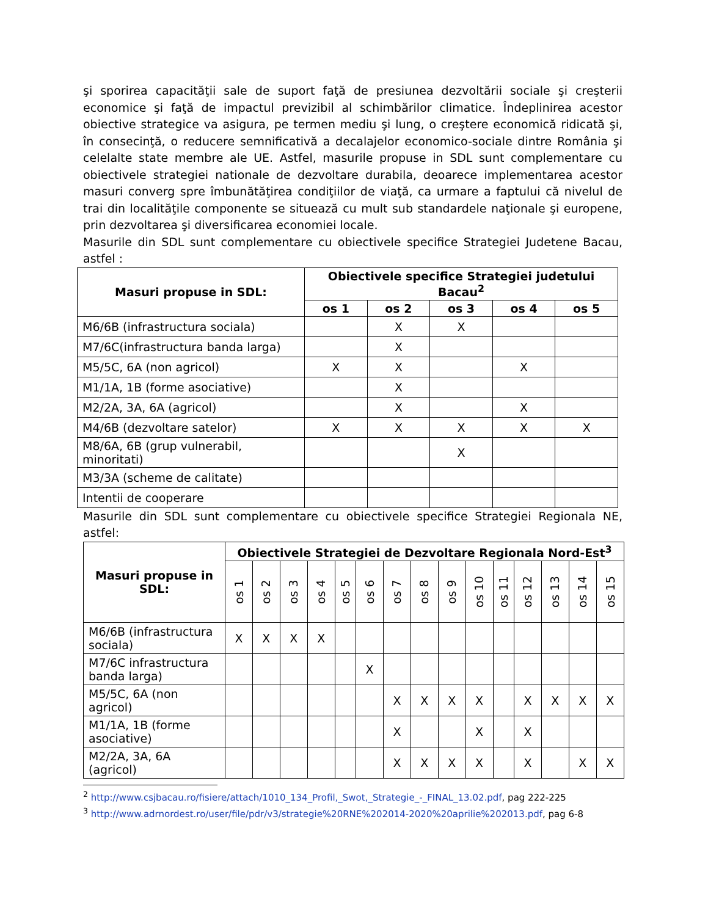şi sporirea capacităţii sale de suport faţă de presiunea dezvoltării sociale şi creşterii economice şi faţă de impactul previzibil al schimbărilor climatice. Îndeplinirea acestor obiective strategice va asigura, pe termen mediu şi lung, o creştere economică ridicată şi, în consecinţă, o reducere semnificativă a decalajelor economico-sociale dintre România şi celelalte state membre ale UE. Astfel, masurile propuse in SDL sunt complementare cu obiectivele strategiei nationale de dezvoltare durabila, deoarece implementarea acestor masuri converg spre îmbunătăţirea condiţiilor de viaţă, ca urmare a faptului că nivelul de trai din localităţile componente se situează cu mult sub standardele naţionale şi europene, prin dezvoltarea şi diversificarea economiei locale.
Masurile din SDL sunt complementare cu obiectivele specifice Strategiei Judetene Bacau, astfel :
| Masuri propuse in SDL: | Obiectivele specifice Strategiei judetului Bacau<sup>2</sup> | | | | |
| --- | --- | --- | --- | --- | --- |
| | os 1 | os 2 | os 3 | os 4 | os 5 |
| M6/6B (infrastructura sociala) | | X | X | | |
| M7/6C(infrastructura banda larga) | | X | | | |
| M5/5C, 6A (non agricol) | X | X | | X | |
| M1/1A, 1B (forme asociative) | | X | | | |
| M2/2A, 3A, 6A (agricol) | | X | | X | |
| M4/6B (dezvoltare satelor) | X | X | X | X | X |
| M8/6A, 6B (grup vulnerabil, minoritati) | | | X | | |
| M3/3A (scheme de calitate) | | | | | |
| Intentii de cooperare | | | | | |
Masurile din SDL sunt complementare cu obiectivele specifice Strategiei Regionala NE, astfel:
| Masuri propuse in SDL: | Obiectivele Strategiei de Dezvoltare Regionala Nord-Est<sup>3</sup> | | | | | | | | | | | | | | |
| --- | --- | --- | --- | --- | --- | --- | --- | --- | --- | --- | --- | --- | --- | --- | --- |
| | os 1 | os 2 | os 3 | os 4 | os 5 | os 6 | os 7 | os 8 | os 9 | os 10 | os 11 | os 12 | os 13 | os 14 | os 15 |
| M6/6B (infrastructura sociala) | X | X | X | X | | | | | | | | | | | |
| M7/6C infrastructura banda larga) | | | | | | X | | | | | | | | | |
| M5/5C, 6A (non agricol) | | | | | | | X | X | X | X | | X | X | X | X |
| M1/1A, 1B (forme asociative) | | | | | | | X | | | X | | X | | | |
| M2/2A, 3A, 6A (agricol) | | | | | | | X | X | X | X | | X | | X | X |
<sup>2</sup> http://www.csjbacau.ro/fisiere/attach/1010_134_Profil,_Swot,_Strategie_-_FINAL_13.02.pdf, pag 222-225
<sup>3</sup> http://www.adrnordest.ro/user/file/pdr/v3/strategie%20RNE%202014-2020%20aprilie%202013.pdf, pag 6-8